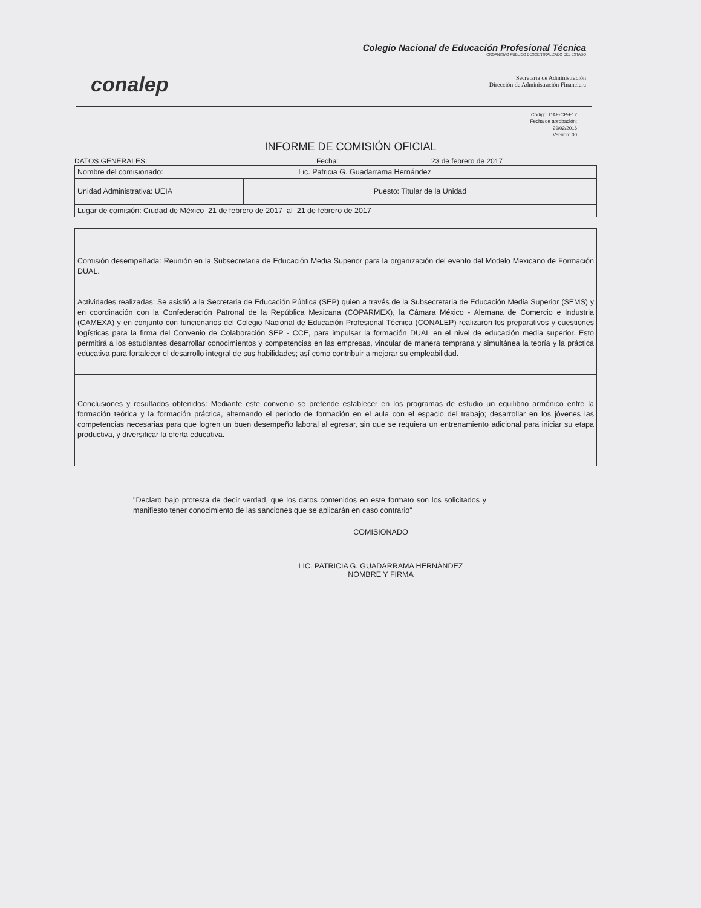conalep
Colegio Nacional de Educación Profesional Técnica
ORGANISMO PÚBLICO DESCENTRALIZADO DEL ESTADO
Secretaría de Administración
Dirección de Administración Financiera
Código: DAF-CP-F12
Fecha de aprobación:
29/02/2016
Versión: 00
INFORME DE COMISIÓN OFICIAL
DATOS GENERALES: Fecha: 23 de febrero de 2017
| Nombre del comisionado: Lic. Patricia G. Guadarrama Hernández | |
| Unidad Administrativa: UEIA | Puesto: Titular de la Unidad |
| Lugar de comisión: Ciudad de México 21 de febrero de 2017 al 21 de febrero de 2017 | |
Comisión desempeñada: Reunión en la Subsecretaria de Educación Media Superior para la organización del evento del Modelo Mexicano de Formación DUAL.
Actividades realizadas: Se asistió a la Secretaria de Educación Pública (SEP) quien a través de la Subsecretaria de Educación Media Superior (SEMS) y en coordinación con la Confederación Patronal de la República Mexicana (COPARMEX), la Cámara México - Alemana de Comercio e Industria (CAMEXA) y en conjunto con funcionarios del Colegio Nacional de Educación Profesional Técnica (CONALEP) realizaron los preparativos y cuestiones logísticas para la firma del Convenio de Colaboración SEP - CCE, para impulsar la formación DUAL en el nivel de educación media superior. Esto permitirá a los estudiantes desarrollar conocimientos y competencias en las empresas, vincular de manera temprana y simultánea la teoría y la práctica educativa para fortalecer el desarrollo integral de sus habilidades; así como contribuir a mejorar su empleabilidad.
Conclusiones y resultados obtenidos: Mediante este convenio se pretende establecer en los programas de estudio un equilibrio armónico entre la formación teórica y la formación práctica, alternando el periodo de formación en el aula con el espacio del trabajo; desarrollar en los jóvenes las competencias necesarias para que logren un buen desempeño laboral al egresar, sin que se requiera un entrenamiento adicional para iniciar su etapa productiva, y diversificar la oferta educativa.
"Declaro bajo protesta de decir verdad, que los datos contenidos en este formato son los solicitados y manifiesto tener conocimiento de las sanciones que se aplicarán en caso contrario"
COMISIONADO
LIC. PATRICIA G. GUADARRAMA HERNÁNDEZ
NOMBRE Y FIRMA